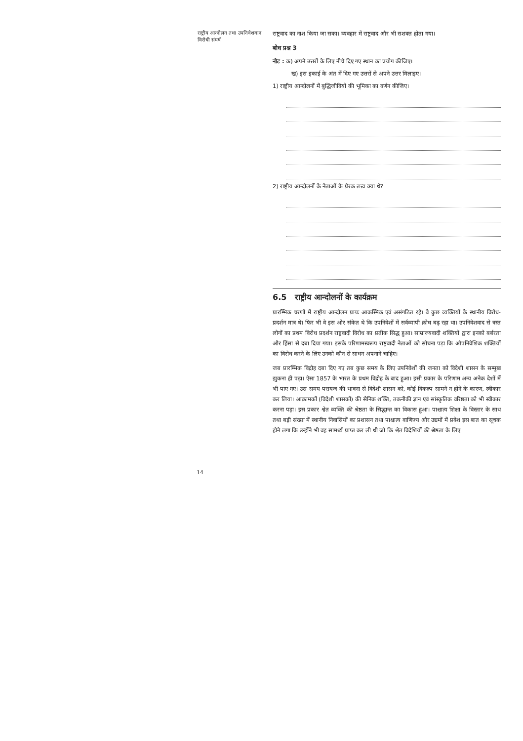राष्ट्रीय आन्दोलन तथा उपनिवेशवाद विरोधी संघर्ष
राष्ट्रवाद का नाश किया जा सका। व्यवहार में राष्ट्रवाद और भी सशक्त होता गया।
बोध प्रश्न 3
नोट : क) अपने उत्तरों के लिए नीचे दिए गए स्थान का प्रयोग कीजिए।
ख) इस इकाई के अंत में दिए गए उत्तरों से अपने उत्तर मिलाइए।
1) राष्ट्रीय आन्दोलनों में बुद्धिजीवियों की भूमिका का वर्णन कीजिए।
2) राष्ट्रीय आन्दोलनों के नेताओं के प्रेरक तत्त्व क्या थे?
6.5 राष्ट्रीय आन्दोलनों के कार्यक्रम
प्रारम्भिक चरणों में राष्ट्रीय आन्दोलन प्रायः आकस्मिक एवं असंगठित रहे। वे कुछ व्यक्तियों के स्थानीय विरोध-प्रदर्शन मात्र थे। फिर भी वे इस ओर संकेत थे कि उपनिवेशों में सर्वव्यापी क्रोध बढ़ रहा था। उपनिवेशवाद से त्रस्त लोगों का प्रथम विरोध प्रदर्शन राष्ट्रवादी विरोध का प्रतीक सिद्ध हुआ। साम्राज्यवादी शक्तियों द्वारा इनको बर्बरता और हिंसा से दबा दिया गया। इसके परिणामस्वरूप राष्ट्रवादी नेताओं को सोचना पड़ा कि औपनिवेशिक शक्तियों का विरोध करने के लिए उनको कौन से साधन अपनाने चाहिए।
जब प्रारम्भिक विद्रोह दबा दिए गए तब कुछ समय के लिए उपनिवेशों की जनता को विदेशी शासन के सम्मुख झुकना ही पड़ा। ऐसा 1857 के भारत के प्रथम विद्रोह के बाद हुआ। इसी प्रकार के परिणाम अन्य अनेक देशों में भी पाए गए। उस समय परायज की भावना से विदेशी शासन को, कोई विकल्प सामने न होने के कारण, स्वीकार कर लिया। आक्रामकों (विदेशी शासकों) की सैनिक शक्ति, तकनीकी ज्ञान एवं सांस्कृतिक वरिष्ठता को भी स्वीकार करना पड़ा। इस प्रकार श्वेत व्यक्ति की श्रेष्ठता के सिद्धान्त का विकास हुआ। पाश्चात्य शिक्षा के विस्तार के साथ तथा बड़ी संख्या में स्थानीय निवासियों का प्रशासन तथा पाश्चात्य वाणिज्य और उद्यमों में प्रवेश इस बात का सूचक होने लगा कि उन्होंने भी वह सामर्थ्य प्राप्त कर ली थी जो कि श्वेत विदेशियों की श्रेष्ठता के लिए
14